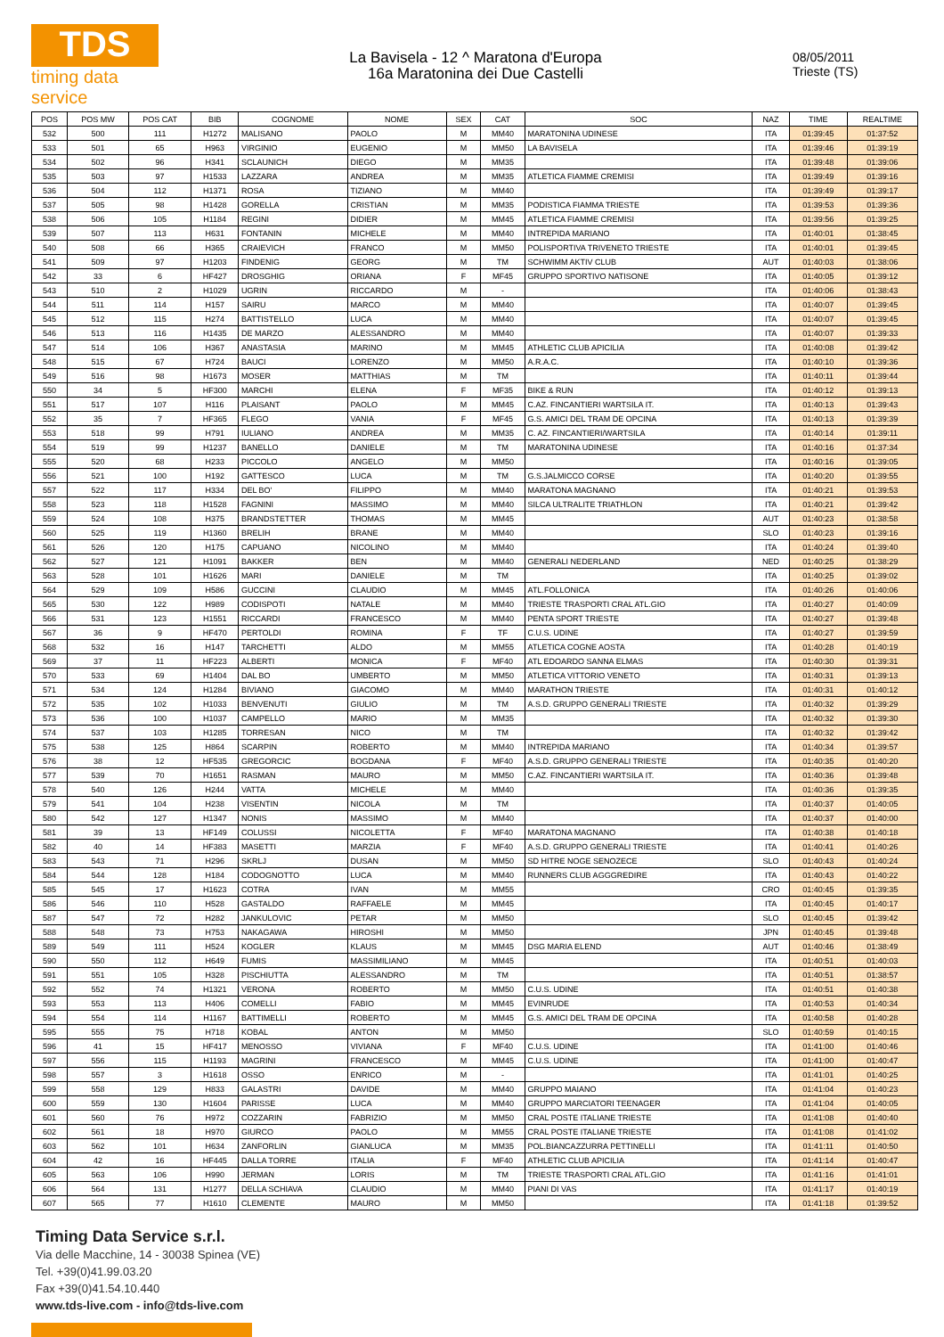TDS
timing data service
La Bavisela - 12 ^ Maratona d'Europa
16a Maratonina dei Due Castelli
08/05/2011
Trieste (TS)
| POS | POS MW | POS CAT | BIB | COGNOME | NOME | SEX | CAT | SOC | NAZ | TIME | REALTIME |
| --- | --- | --- | --- | --- | --- | --- | --- | --- | --- | --- | --- |
| 532 | 500 | 111 | H1272 | MALISANO | PAOLO | M | MM40 | MARATONINA UDINESE | ITA | 01:39:45 | 01:37:52 |
| 533 | 501 | 65 | H963 | VIRGINIO | EUGENIO | M | MM50 | LA BAVISELA | ITA | 01:39:46 | 01:39:19 |
| 534 | 502 | 96 | H341 | SCLAUNICH | DIEGO | M | MM35 | | ITA | 01:39:48 | 01:39:06 |
| 535 | 503 | 97 | H1533 | LAZZARA | ANDREA | M | MM35 | ATLETICA FIAMME CREMISI | ITA | 01:39:49 | 01:39:16 |
| 536 | 504 | 112 | H1371 | ROSA | TIZIANO | M | MM40 | | ITA | 01:39:49 | 01:39:17 |
| 537 | 505 | 98 | H1428 | GORELLA | CRISTIAN | M | MM35 | PODISTICA FIAMMA TRIESTE | ITA | 01:39:53 | 01:39:36 |
| 538 | 506 | 105 | H1184 | REGINI | DIDIER | M | MM45 | ATLETICA FIAMME CREMISI | ITA | 01:39:56 | 01:39:25 |
| 539 | 507 | 113 | H631 | FONTANIN | MICHELE | M | MM40 | INTREPIDA MARIANO | ITA | 01:40:01 | 01:38:45 |
| 540 | 508 | 66 | H365 | CRAIEVICH | FRANCO | M | MM50 | POLISPORTIVA TRIVENETO TRIESTE | ITA | 01:40:01 | 01:39:45 |
| 541 | 509 | 97 | H1203 | FINDENIG | GEORG | M | TM | SCHWIMM AKTIV CLUB | AUT | 01:40:03 | 01:38:06 |
| 542 | 33 | 6 | HF427 | DROSGHIG | ORIANA | F | MF45 | GRUPPO SPORTIVO NATISONE | ITA | 01:40:05 | 01:39:12 |
| 543 | 510 | 2 | H1029 | UGRIN | RICCARDO | M | - | | ITA | 01:40:06 | 01:38:43 |
| 544 | 511 | 114 | H157 | SAIRU | MARCO | M | MM40 | | ITA | 01:40:07 | 01:39:45 |
| 545 | 512 | 115 | H274 | BATTISTELLO | LUCA | M | MM40 | | ITA | 01:40:07 | 01:39:45 |
| 546 | 513 | 116 | H1435 | DE MARZO | ALESSANDRO | M | MM40 | | ITA | 01:40:07 | 01:39:33 |
| 547 | 514 | 106 | H367 | ANASTASIA | MARINO | M | MM45 | ATHLETIC CLUB APICILIA | ITA | 01:40:08 | 01:39:42 |
| 548 | 515 | 67 | H724 | BAUCI | LORENZO | M | MM50 | A.R.A.C. | ITA | 01:40:10 | 01:39:36 |
| 549 | 516 | 98 | H1673 | MOSER | MATTHIAS | M | TM | | ITA | 01:40:11 | 01:39:44 |
| 550 | 34 | 5 | HF300 | MARCHI | ELENA | F | MF35 | BIKE & RUN | ITA | 01:40:12 | 01:39:13 |
| 551 | 517 | 107 | H116 | PLAISANT | PAOLO | M | MM45 | C.AZ. FINCANTIERI WARTSILA IT. | ITA | 01:40:13 | 01:39:43 |
| 552 | 35 | 7 | HF365 | FLEGO | VANIA | F | MF45 | G.S. AMICI DEL TRAM DE OPCINA | ITA | 01:40:13 | 01:39:39 |
| 553 | 518 | 99 | H791 | IULIANO | ANDREA | M | MM35 | C. AZ. FINCANTIERI/WARTSILA | ITA | 01:40:14 | 01:39:11 |
| 554 | 519 | 99 | H1237 | BANELLO | DANIELE | M | TM | MARATONINA UDINESE | ITA | 01:40:16 | 01:37:34 |
| 555 | 520 | 68 | H233 | PICCOLO | ANGELO | M | MM50 | | ITA | 01:40:16 | 01:39:05 |
| 556 | 521 | 100 | H192 | GATTESCO | LUCA | M | TM | G.S.JALMICCO CORSE | ITA | 01:40:20 | 01:39:55 |
| 557 | 522 | 117 | H334 | DEL BO' | FILIPPO | M | MM40 | MARATONA MAGNANO | ITA | 01:40:21 | 01:39:53 |
| 558 | 523 | 118 | H1528 | FAGNINI | MASSIMO | M | MM40 | SILCA ULTRALITE TRIATHLON | ITA | 01:40:21 | 01:39:42 |
| 559 | 524 | 108 | H375 | BRANDSTETTER | THOMAS | M | MM45 | | AUT | 01:40:23 | 01:38:58 |
| 560 | 525 | 119 | H1360 | BRELIH | BRANE | M | MM40 | | SLO | 01:40:23 | 01:39:16 |
| 561 | 526 | 120 | H175 | CAPUANO | NICOLINO | M | MM40 | | ITA | 01:40:24 | 01:39:40 |
| 562 | 527 | 121 | H1091 | BAKKER | BEN | M | MM40 | GENERALI NEDERLAND | NED | 01:40:25 | 01:38:29 |
| 563 | 528 | 101 | H1626 | MARI | DANIELE | M | TM | | ITA | 01:40:25 | 01:39:02 |
| 564 | 529 | 109 | H586 | GUCCINI | CLAUDIO | M | MM45 | ATL.FOLLONICA | ITA | 01:40:26 | 01:40:06 |
| 565 | 530 | 122 | H989 | CODISPOTI | NATALE | M | MM40 | TRIESTE TRASPORTI CRAL ATL.GIO | ITA | 01:40:27 | 01:40:09 |
| 566 | 531 | 123 | H1551 | RICCARDI | FRANCESCO | M | MM40 | PENTA SPORT TRIESTE | ITA | 01:40:27 | 01:39:48 |
| 567 | 36 | 9 | HF470 | PERTOLDI | ROMINA | F | TF | C.U.S. UDINE | ITA | 01:40:27 | 01:39:59 |
| 568 | 532 | 16 | H147 | TARCHETTI | ALDO | M | MM55 | ATLETICA COGNE AOSTA | ITA | 01:40:28 | 01:40:19 |
| 569 | 37 | 11 | HF223 | ALBERTI | MONICA | F | MF40 | ATL EDOARDO SANNA ELMAS | ITA | 01:40:30 | 01:39:31 |
| 570 | 533 | 69 | H1404 | DAL BO | UMBERTO | M | MM50 | ATLETICA VITTORIO VENETO | ITA | 01:40:31 | 01:39:13 |
| 571 | 534 | 124 | H1284 | BIVIANO | GIACOMO | M | MM40 | MARATHON TRIESTE | ITA | 01:40:31 | 01:40:12 |
| 572 | 535 | 102 | H1033 | BENVENUTI | GIULIO | M | TM | A.S.D. GRUPPO GENERALI TRIESTE | ITA | 01:40:32 | 01:39:29 |
| 573 | 536 | 100 | H1037 | CAMPELLO | MARIO | M | MM35 | | ITA | 01:40:32 | 01:39:30 |
| 574 | 537 | 103 | H1285 | TORRESAN | NICO | M | TM | | ITA | 01:40:32 | 01:39:42 |
| 575 | 538 | 125 | H864 | SCARPIN | ROBERTO | M | MM40 | INTREPIDA MARIANO | ITA | 01:40:34 | 01:39:57 |
| 576 | 38 | 12 | HF535 | GREGORCIC | BOGDANA | F | MF40 | A.S.D. GRUPPO GENERALI TRIESTE | ITA | 01:40:35 | 01:40:20 |
| 577 | 539 | 70 | H1651 | RASMAN | MAURO | M | MM50 | C.AZ. FINCANTIERI WARTSILA IT. | ITA | 01:40:36 | 01:39:48 |
| 578 | 540 | 126 | H244 | VATTA | MICHELE | M | MM40 | | ITA | 01:40:36 | 01:39:35 |
| 579 | 541 | 104 | H238 | VISENTIN | NICOLA | M | TM | | ITA | 01:40:37 | 01:40:05 |
| 580 | 542 | 127 | H1347 | NONIS | MASSIMO | M | MM40 | | ITA | 01:40:37 | 01:40:00 |
| 581 | 39 | 13 | HF149 | COLUSSI | NICOLETTA | F | MF40 | MARATONA MAGNANO | ITA | 01:40:38 | 01:40:18 |
| 582 | 40 | 14 | HF383 | MASETTI | MARZIA | F | MF40 | A.S.D. GRUPPO GENERALI TRIESTE | ITA | 01:40:41 | 01:40:26 |
| 583 | 543 | 71 | H296 | SKRLJ | DUSAN | M | MM50 | SD HITRE NOGE SENOZECE | SLO | 01:40:43 | 01:40:24 |
| 584 | 544 | 128 | H184 | CODOGNOTTO | LUCA | M | MM40 | RUNNERS CLUB AGGGREDIRE | ITA | 01:40:43 | 01:40:22 |
| 585 | 545 | 17 | H1623 | COTRA | IVAN | M | MM55 | | CRO | 01:40:45 | 01:39:35 |
| 586 | 546 | 110 | H528 | GASTALDO | RAFFAELE | M | MM45 | | ITA | 01:40:45 | 01:40:17 |
| 587 | 547 | 72 | H282 | JANKULOVIC | PETAR | M | MM50 | | SLO | 01:40:45 | 01:39:42 |
| 588 | 548 | 73 | H753 | NAKAGAWA | HIROSHI | M | MM50 | | JPN | 01:40:45 | 01:39:48 |
| 589 | 549 | 111 | H524 | KOGLER | KLAUS | M | MM45 | DSG MARIA ELEND | AUT | 01:40:46 | 01:38:49 |
| 590 | 550 | 112 | H649 | FUMIS | MASSIMILIANO | M | MM45 | | ITA | 01:40:51 | 01:40:03 |
| 591 | 551 | 105 | H328 | PISCHIUTTA | ALESSANDRO | M | TM | | ITA | 01:40:51 | 01:38:57 |
| 592 | 552 | 74 | H1321 | VERONA | ROBERTO | M | MM50 | C.U.S. UDINE | ITA | 01:40:51 | 01:40:38 |
| 593 | 553 | 113 | H406 | COMELLI | FABIO | M | MM45 | EVINRUDE | ITA | 01:40:53 | 01:40:34 |
| 594 | 554 | 114 | H1167 | BATTIMELLI | ROBERTO | M | MM45 | G.S. AMICI DEL TRAM DE OPCINA | ITA | 01:40:58 | 01:40:28 |
| 595 | 555 | 75 | H718 | KOBAL | ANTON | M | MM50 | | SLO | 01:40:59 | 01:40:15 |
| 596 | 41 | 15 | HF417 | MENOSSO | VIVIANA | F | MF40 | C.U.S. UDINE | ITA | 01:41:00 | 01:40:46 |
| 597 | 556 | 115 | H1193 | MAGRINI | FRANCESCO | M | MM45 | C.U.S. UDINE | ITA | 01:41:00 | 01:40:47 |
| 598 | 557 | 3 | H1618 | OSSO | ENRICO | M | - | | ITA | 01:41:01 | 01:40:25 |
| 599 | 558 | 129 | H833 | GALASTRI | DAVIDE | M | MM40 | GRUPPO MAIANO | ITA | 01:41:04 | 01:40:23 |
| 600 | 559 | 130 | H1604 | PARISSE | LUCA | M | MM40 | GRUPPO MARCIATORI TEENAGER | ITA | 01:41:04 | 01:40:05 |
| 601 | 560 | 76 | H972 | COZZARIN | FABRIZIO | M | MM50 | CRAL POSTE ITALIANE TRIESTE | ITA | 01:41:08 | 01:40:40 |
| 602 | 561 | 18 | H970 | GIURCO | PAOLO | M | MM55 | CRAL POSTE ITALIANE TRIESTE | ITA | 01:41:08 | 01:41:02 |
| 603 | 562 | 101 | H634 | ZANFORLIN | GIANLUCA | M | MM35 | POL.BIANCAZZURRA PETTINELLI | ITA | 01:41:11 | 01:40:50 |
| 604 | 42 | 16 | HF445 | DALLA TORRE | ITALIA | F | MF40 | ATHLETIC CLUB APICILIA | ITA | 01:41:14 | 01:40:47 |
| 605 | 563 | 106 | H990 | JERMAN | LORIS | M | TM | TRIESTE TRASPORTI CRAL ATL.GIO | ITA | 01:41:16 | 01:41:01 |
| 606 | 564 | 131 | H1277 | DELLA SCHIAVA | CLAUDIO | M | MM40 | PIANI DI VAS | ITA | 01:41:17 | 01:40:19 |
| 607 | 565 | 77 | H1610 | CLEMENTE | MAURO | M | MM50 | | ITA | 01:41:18 | 01:39:52 |
Timing Data Service s.r.l.
Via delle Macchine, 14 - 30038 Spinea (VE)
Tel. +39(0)41.99.03.20
Fax +39(0)41.54.10.440
www.tds-live.com - info@tds-live.com